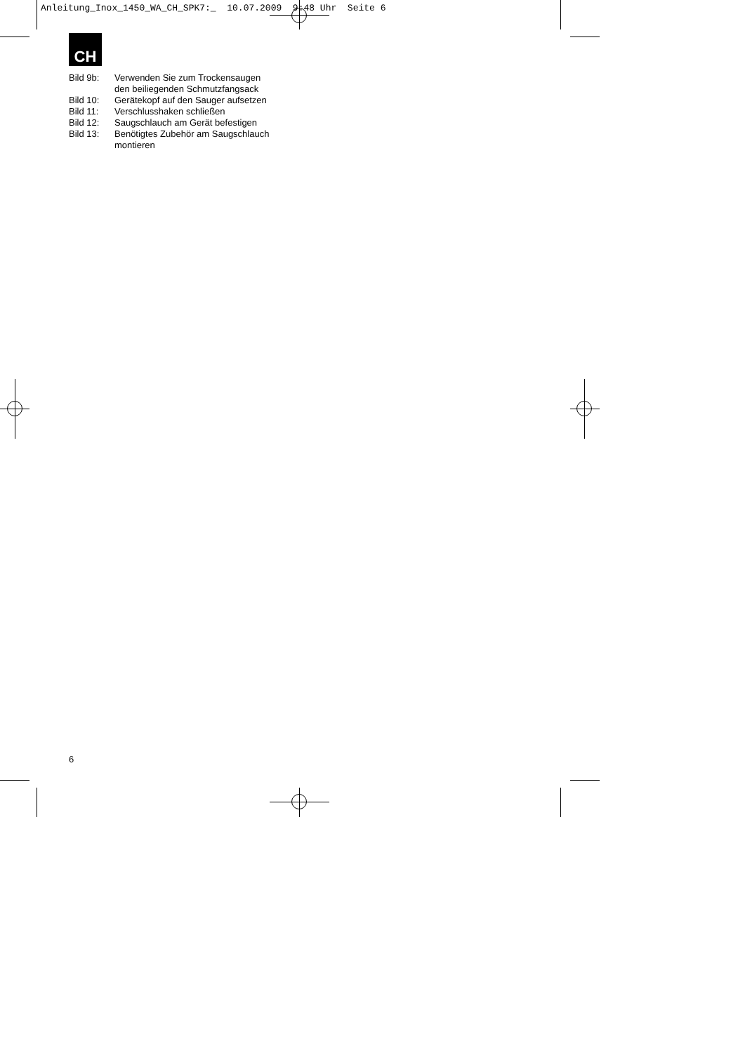Anleitung_Inox_1450_WA_CH_SPK7:_ 10.07.2009 9:48 Uhr Seite 6
CH
Bild 9b: Verwenden Sie zum Trockensaugen
den beiliegenden Schmutzfangsack
Bild 10: Gerätekopf auf den Sauger aufsetzen
Bild 11: Verschlusshaken schließen
Bild 12: Saugschlauch am Gerät befestigen
Bild 13: Benötigtes Zubehör am Saugschlauch
montieren
6